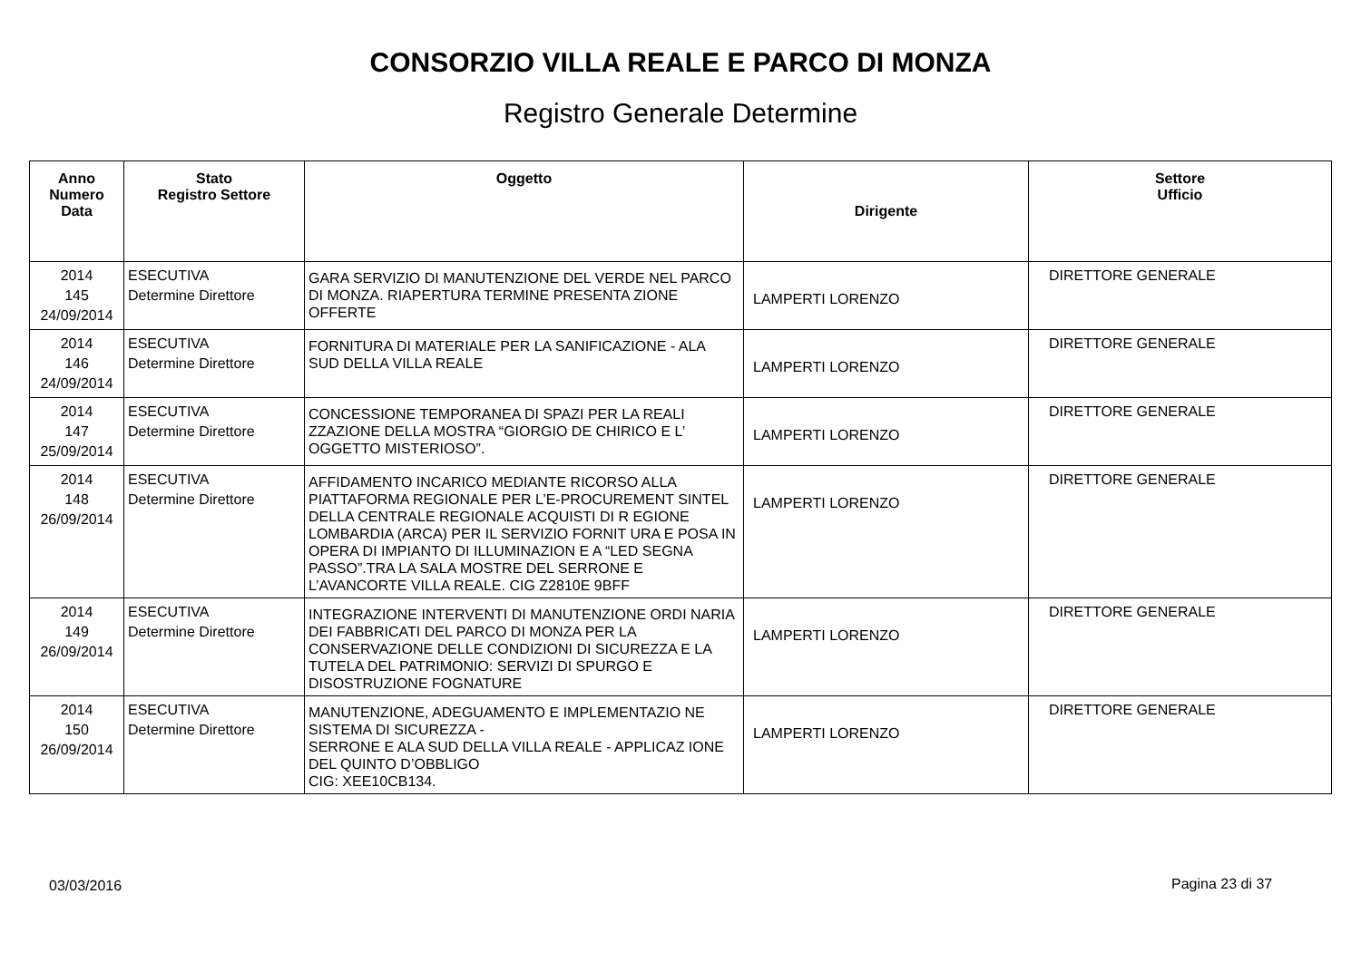CONSORZIO VILLA REALE E PARCO DI MONZA
Registro Generale Determine
| Anno Numero Data | Stato Registro Settore | Oggetto | Dirigente | Settore Ufficio |
| --- | --- | --- | --- | --- |
| 2014 145 24/09/2014 | ESECUTIVA Determine Direttore | GARA SERVIZIO DI MANUTENZIONE DEL VERDE NEL PARCO DI MONZA. RIAPERTURA TERMINE PRESENTA ZIONE OFFERTE | LAMPERTI LORENZO | DIRETTORE GENERALE |
| 2014 146 24/09/2014 | ESECUTIVA Determine Direttore | FORNITURA DI MATERIALE PER LA SANIFICAZIONE - ALA SUD DELLA VILLA REALE | LAMPERTI LORENZO | DIRETTORE GENERALE |
| 2014 147 25/09/2014 | ESECUTIVA Determine Direttore | CONCESSIONE TEMPORANEA DI SPAZI PER LA REALI ZZAZIONE DELLA MOSTRA “GIORGIO DE CHIRICO E L’ OGGETTO MISTERIOSO”. | LAMPERTI LORENZO | DIRETTORE GENERALE |
| 2014 148 26/09/2014 | ESECUTIVA Determine Direttore | AFFIDAMENTO INCARICO MEDIANTE RICORSO ALLA PIATTAFORMA REGIONALE PER L’E-PROCUREMENT SINTEL DELLA CENTRALE REGIONALE ACQUISTI DI R EGIONE LOMBARDIA (ARCA) PER IL SERVIZIO FORNIT URA E POSA IN OPERA DI IMPIANTO DI ILLUMINAZION E A “LED SEGNA PASSO”.TRA LA SALA MOSTRE DEL SERRONE E L’AVANCORTE VILLA REALE. CIG Z2810E 9BFF | LAMPERTI LORENZO | DIRETTORE GENERALE |
| 2014 149 26/09/2014 | ESECUTIVA Determine Direttore | INTEGRAZIONE INTERVENTI DI MANUTENZIONE ORDI NARIA DEI FABBRICATI DEL PARCO DI MONZA PER LA CONSERVAZIONE DELLE CONDIZIONI DI SICUREZZA E LA TUTELA DEL PATRIMONIO: SERVIZI DI SPURGO E DISOSTRUZIONE FOGNATURE | LAMPERTI LORENZO | DIRETTORE GENERALE |
| 2014 150 26/09/2014 | ESECUTIVA Determine Direttore | MANUTENZIONE, ADEGUAMENTO E IMPLEMENTAZIO NE SISTEMA DI SICUREZZA - SERRONE E ALA SUD DELLA VILLA REALE - APPLICAZ IONE DEL QUINTO D’OBBLIGO CIG: XEE10CB134. | LAMPERTI LORENZO | DIRETTORE GENERALE |
03/03/2016 Pagina 23 di 37